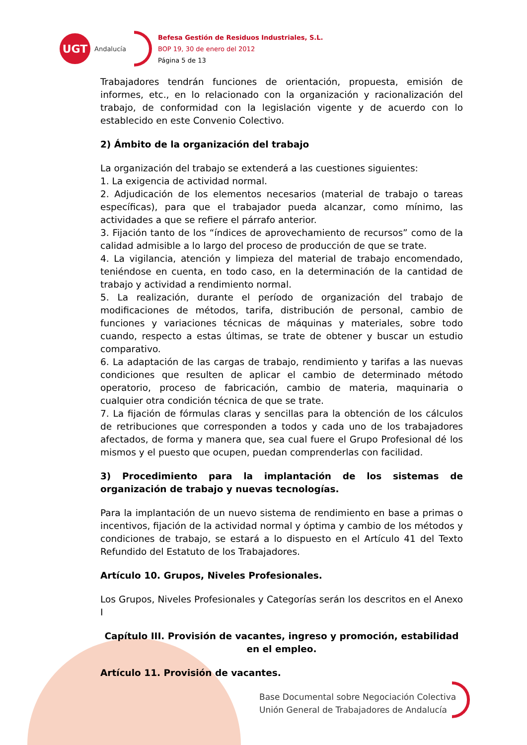UGT
Andalucía
Befesa Gestión de Residuos Industriales, S.L.
BOP 19, 30 de enero del 2012
Página 5 de 13
Trabajadores tendrán funciones de orientación, propuesta, emisión de informes, etc., en lo relacionado con la organización y racionalización del trabajo, de conformidad con la legislación vigente y de acuerdo con lo establecido en este Convenio Colectivo.
2) Ámbito de la organización del trabajo
La organización del trabajo se extenderá a las cuestiones siguientes:
1. La exigencia de actividad normal.
2. Adjudicación de los elementos necesarios (material de trabajo o tareas específicas), para que el trabajador pueda alcanzar, como mínimo, las actividades a que se refiere el párrafo anterior.
3. Fijación tanto de los “índices de aprovechamiento de recursos” como de la calidad admisible a lo largo del proceso de producción de que se trate.
4. La vigilancia, atención y limpieza del material de trabajo encomendado, teniéndose en cuenta, en todo caso, en la determinación de la cantidad de trabajo y actividad a rendimiento normal.
5. La realización, durante el período de organización del trabajo de modificaciones de métodos, tarifa, distribución de personal, cambio de funciones y variaciones técnicas de máquinas y materiales, sobre todo cuando, respecto a estas últimas, se trate de obtener y buscar un estudio comparativo.
6. La adaptación de las cargas de trabajo, rendimiento y tarifas a las nuevas condiciones que resulten de aplicar el cambio de determinado método operatorio, proceso de fabricación, cambio de materia, maquinaria o cualquier otra condición técnica de que se trate.
7. La fijación de fórmulas claras y sencillas para la obtención de los cálculos de retribuciones que corresponden a todos y cada uno de los trabajadores afectados, de forma y manera que, sea cual fuere el Grupo Profesional dé los mismos y el puesto que ocupen, puedan comprenderlas con facilidad.
3) Procedimiento para la implantación de los sistemas de organización de trabajo y nuevas tecnologías.
Para la implantación de un nuevo sistema de rendimiento en base a primas o incentivos, fijación de la actividad normal y óptima y cambio de los métodos y condiciones de trabajo, se estará a lo dispuesto en el Artículo 41 del Texto Refundido del Estatuto de los Trabajadores.
Artículo 10. Grupos, Niveles Profesionales.
Los Grupos, Niveles Profesionales y Categorías serán los descritos en el Anexo I
Capítulo III. Provisión de vacantes, ingreso y promoción, estabilidad en el empleo.
Artículo 11. Provisión de vacantes.
Base Documental sobre Negociación Colectiva
Unión General de Trabajadores de Andalucía